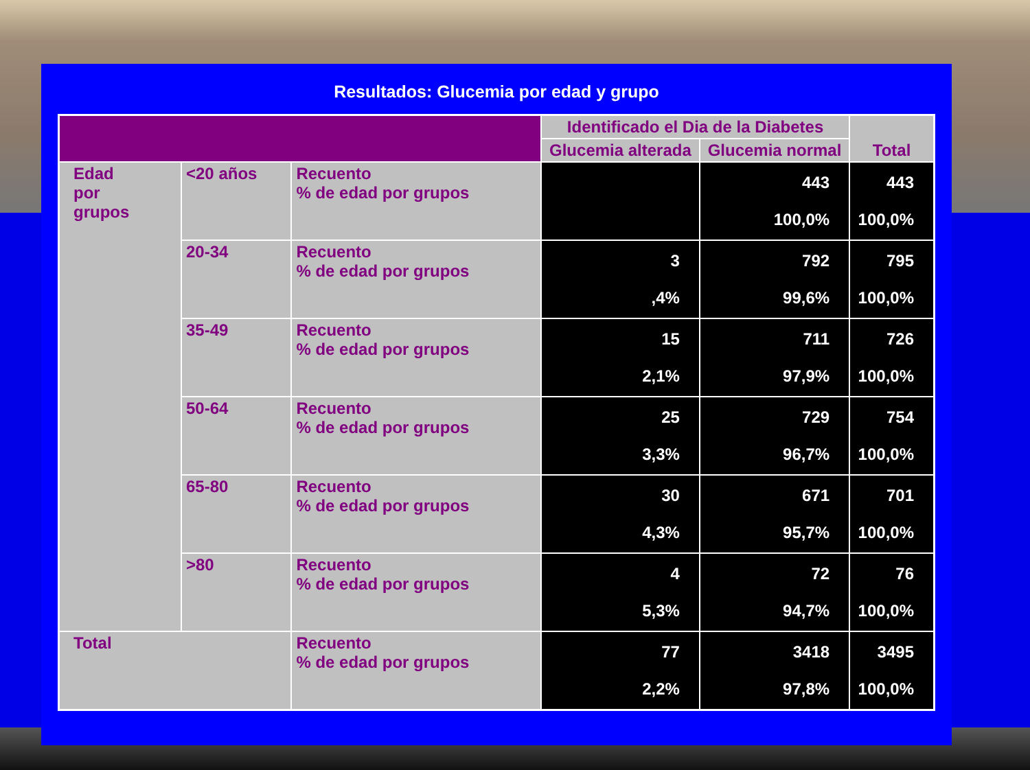Resultados: Glucemia por edad y grupo
| | | | Identificado el Dia de la Diabetes | | Total |
| --- | --- | --- | --- | --- | --- |
| | | | Glucemia alterada | Glucemia normal | |
| Edad por grupos | <20 años | Recuento % de edad por grupos | | 443 100,0% | 443 100,0% |
| | 20-34 | Recuento % de edad por grupos | 3 ,4% | 792 99,6% | 795 100,0% |
| | 35-49 | Recuento % de edad por grupos | 15 2,1% | 711 97,9% | 726 100,0% |
| | 50-64 | Recuento % de edad por grupos | 25 3,3% | 729 96,7% | 754 100,0% |
| | 65-80 | Recuento % de edad por grupos | 30 4,3% | 671 95,7% | 701 100,0% |
| | >80 | Recuento % de edad por grupos | 4 5,3% | 72 94,7% | 76 100,0% |
| Total | | Recuento % de edad por grupos | 77 2,2% | 3418 97,8% | 3495 100,0% |